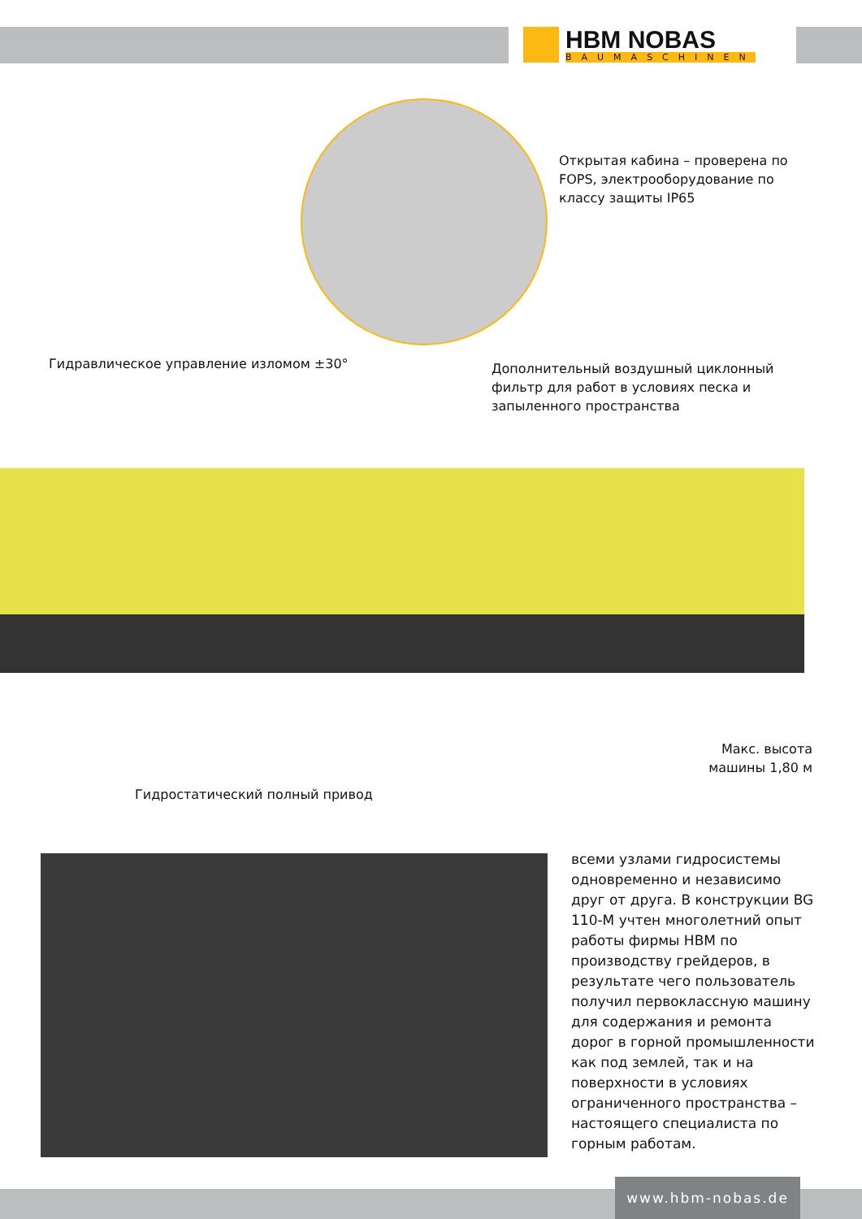HBM NOBAS
BAUMASCHINEN
Открытая кабина – проверена по FOPS, электрооборудование по классу защиты IP65
Гидравлическое управление изломом ±30°
Дополнительный воздушный циклонный фильтр для работ в условиях песка и запыленного пространства
Макс. высота машины 1,80 м
Гидростатический полный привод
всеми узлами гидросистемы одновременно и независимо друг от друга. В конструкции BG 110-M учтен многолетний опыт работы фирмы HBM по производству грейдеров, в результате чего пользователь получил первоклассную машину для содержания и ремонта дорог в горной промышленности как под землей, так и на поверхности в условиях ограниченного пространства – настоящего специалиста по горным работам.
www.hbm-nobas.de